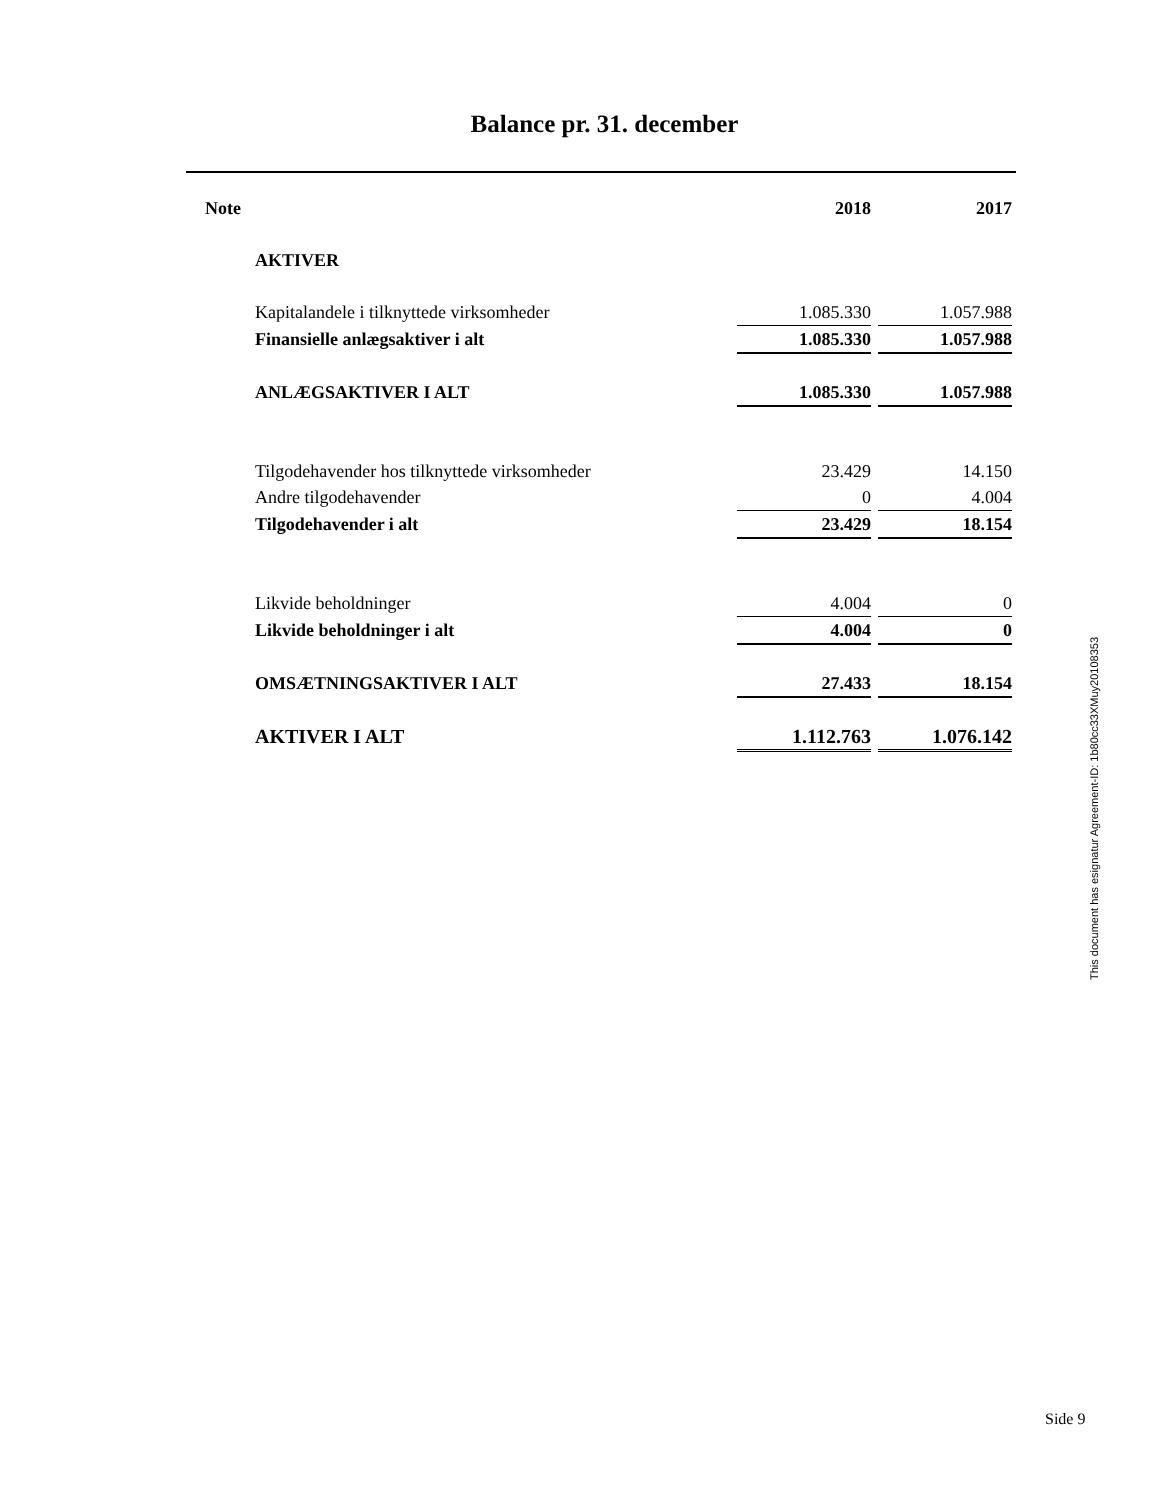Balance pr. 31. december
| Note | | 2018 | | 2017 |
| | AKTIVER | | | |
| | Kapitalandele i tilknyttede virksomheder | 1.085.330 | | 1.057.988 |
| | Finansielle anlægsaktiver i alt | 1.085.330 | | 1.057.988 |
| | ANLÆGSAKTIVER I ALT | 1.085.330 | | 1.057.988 |
| | Tilgodehavender hos tilknyttede virksomheder | 23.429 | | 14.150 |
| | Andre tilgodehavender | 0 | | 4.004 |
| | Tilgodehavender i alt | 23.429 | | 18.154 |
| | Likvide beholdninger | 4.004 | | 0 |
| | Likvide beholdninger i alt | 4.004 | | 0 |
| | OMSÆTNINGSAKTIVER I ALT | 27.433 | | 18.154 |
| | AKTIVER I ALT | 1.112.763 | | 1.076.142 |
This document has esignatur Agreement-ID: 1b80cc33XMuy20108353
Side 9